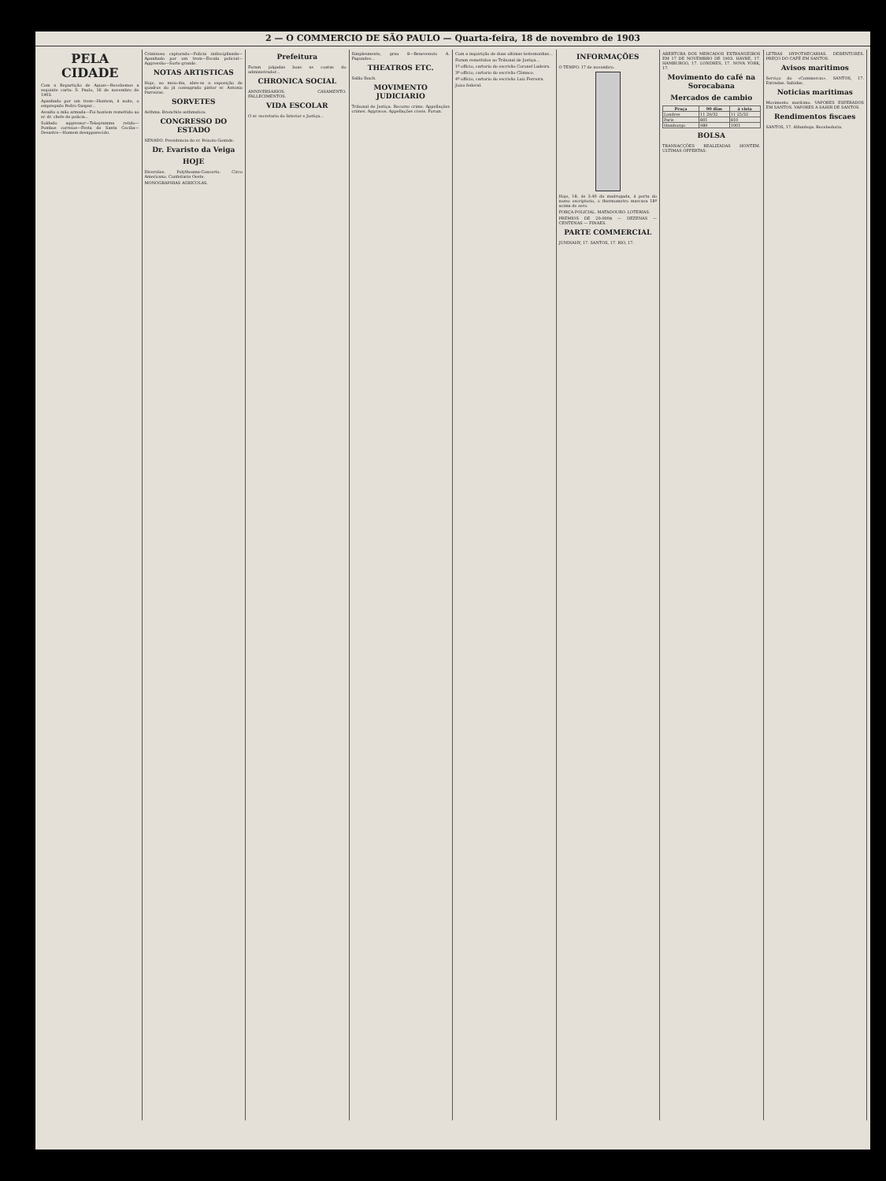2 — O COMMERCIO DE SÃO PAULO — Quarta-feira, 18 de novembro de 1903
PELA CIDADE
Com a Repartição de Aguas—Recebemos a seguinte carta: S. Paulo, 16 de novembro de 1903.
Apanhado por um trem—Hontem, á noite, o empregado Pedro Gaspar...
Assalto a mão armada—Foi hontem remettido ao sr. dr. chefe de policia...
Soldado aggressor—Telegramma retido—Pombos correios—Festa de Santa Cecilia—Desastre—Homem desapparecido.
Criminoso capturado—Policia indisciplinada—Apanhado por um trem—Escala policial—Aggressão—Sorte grande.
NOTAS ARTISTICAS
Hoje, ao meio-dia, abre-se a exposição de quadros do já consagrado pintor sr. Antonio Parreiras.
SORVETES
Asthma. Bronchite asthmatica.
CONGRESSO DO ESTADO
SENADO. Presidencia do sr. Peixoto Gomide.
Dr. Evaristo da Veiga
HOJE
Diversões. Polytheama-Concerto. Circo Americano. Confeitaria Oeste.
MONOGRAPHIAS AGRICOLAS.
Prefeitura
Foram julgadas boas as contas do administrador...
CHRONICA SOCIAL
ANNIVERSARIOS. CASAMENTO. FALLECIMENTOS.
VIDA ESCOLAR
O sr. secretario do Interior e Justiça...
Simplesmente, grau 8—Benevenuto A. Fagundes...
THEATROS ETC.
Salão Ibach.
MOVIMENTO JUDICIARIO
Tribunal de Justiça. Recurso crime. Appellações crimes. Aggravos. Appellações civeis. Forum.
Com a inquirição de duas ultimas testemunhas...
Foram remettidos ao Tribunal de Justiça...
1º officio, cartorio do escrivão Coronel Ladeira.
3º officio, cartorio do escrivão Climaco.
4º officio, cartorio do escrivão Luiz Ferreira.
Juizo federal.
INFORMAÇÕES
O TEMPO. 17 de novembro.
Hoje, 18, ás 3.40 da madrugada, á porta do nosso escriptorio, o thermometro marcava 18º acima de zero.
FORÇA POLICIAL. MATADOURO. LOTERIAS.
PREMIOS DE 20:000$ — DEZENAS — CENTENAS — FINAES.
PARTE COMMERCIAL
JUNDIAHY, 17. SANTOS, 17. RIO, 17.
ABERTURA DOS MERCADOS EXTRANGEIROS EM 17 DE NOVEMBRO DE 1903. HAVRE, 17. HAMBURGO, 17. LONDRES, 17. NOVA YORK, 17.
Movimento do café na Sorocabana
Mercados de cambio
| Praça | 90 dias | á vista |
| --- | --- | --- |
| Londres | 11 29/32 | 11 25/32 |
| Paris | 801 | 810 |
| Hamburgo | 989 | 1001 |
BOLSA
TRANSACÇÕES REALIZADAS HONTEM. ULTIMAS OFFERTAS.
LETRAS HYPOTHECARIAS. DEBENTURES. PREÇO DO CAFÉ EM SANTOS.
Avisos maritimos
Serviço do «Commercio». SANTOS, 17. Entradas. Sahidas.
Noticias maritimas
Movimento maritimo. VAPORES ESPERADOS EM SANTOS. VAPORES A SAHIR DE SANTOS.
Rendimentos fiscaes
SANTOS, 17. Alfandega. Recebedoria.